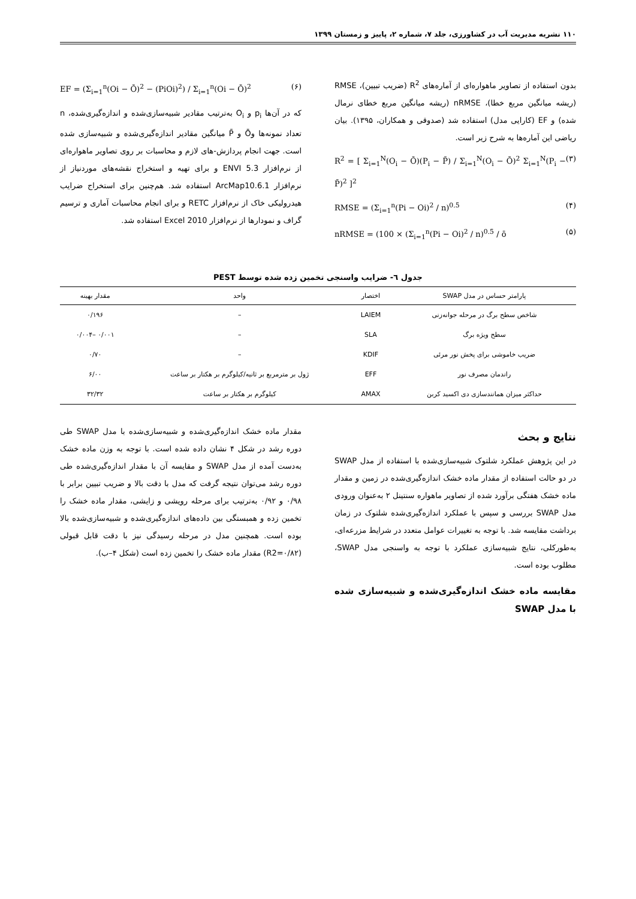۱۱۰ نشریه مدیریت آب در کشاورزی، جلد ۷، شماره ۲، پاییز و زمستان ۱۳۹۹
بدون استفاده از تصاویر ماهواره‌ای از آماره‌های R<sup>2</sup> (ضریب تبیین)، RMSE (ریشه میانگین مربع خطا)، nRMSE (ریشه میانگین مربع خطای نرمال شده) و EF (کارایی مدل) استفاده شد (صدوقی و همکاران، ۱۳۹۵). بیان ریاضی این آماره‌ها به شرح زیر است.
R<sup>2</sup> = [ Σ<sub>i=1</sub><sup>N</sup>(O<sub>i</sub> − Ō)(P<sub>i</sub> − P̄) / Σ<sub>i=1</sub><sup>N</sup>(O<sub>i</sub> − Ō)<sup>2</sup> Σ<sub>i=1</sub><sup>N</sup>(P<sub>i</sub> − P̄)<sup>2</sup> ]<sup>2</sup> (۳)
RMSE = (Σ<sub>i=1</sub><sup>n</sup>(Pi − Oi)<sup>2</sup> / n)<sup>0.5</sup> (۴)
nRMSE = (100 × (Σ<sub>i=1</sub><sup>n</sup>(Pi − Oi)<sup>2</sup> / n)<sup>0.5</sup> / ō (۵)
EF = (Σ<sub>i=1</sub><sup>n</sup>(Oi − Ō)<sup>2</sup> − (PiOi)<sup>2</sup>) / Σ<sub>i=1</sub><sup>n</sup>(Oi − Ō)<sup>2</sup> (۶)
که در آن‌ها p<sub>i</sub> و O<sub>i</sub> به‌ترتیب مقادیر شبیه‌سازی‌شده و اندازه‌گیری‌شده، n تعداد نمونه‌ها وŌ و P̄ میانگین مقادیر اندازه‌گیری‌شده و شبیه‌سازی شده است. جهت انجام پردازش‌-های لازم و محاسبات بر روی تصاویر ماهواره‌ای از نرم‌افزار ENVI 5.3 و برای تهیه و استخراج نقشه‌های موردنیاز از نرم‌افزار ArcMap10.6.1 استفاده شد. هم‌چنین برای استخراج ضرایب هیدرولیکی خاک از نرم‌افزار RETC و برای انجام محاسبات آماری و ترسیم گراف و نمودارها از نرم‌افزار Excel 2010 استفاده شد.
جدول ٦- ضرایب واسنجی تخمین زده شده توسط PEST
| پارامتر حساس در مدل SWAP | اختصار | واحد | مقدار بهینه |
| --- | --- | --- | --- |
| شاخص سطح برگ در مرحله جوانه‌زنی | LAIEM | – | ۰/۱۹۶ |
| سطح ویژه برگ | SLA | – | ۰/۰۰۱ –۰/۰۰۴ |
| ضریب خاموشی برای پخش نور مرئی | KDIF | – | ۰/۷۰ |
| راندمان مصرف نور | EFF | ژول بر مترمربع بر ثانیه/کیلوگرم بر هکتار بر ساعت | ۶/۰۰ |
| حداکثر میزان همانندسازی دی اکسید کربن | AMAX | کیلوگرم بر هکتار بر ساعت | ۳۲/۳۲ |
نتایج و بحث
در این پژوهش عملکرد شلتوک شبیه‌سازی‌شده با استفاده از مدل SWAP در دو حالت استفاده از مقدار ماده خشک اندازه‌گیری‌شده در زمین و مقدار ماده خشک هفتگی برآورد شده از تصاویر ماهواره سنتینل ۲ به‌عنوان ورودی مدل SWAP بررسی و سپس با عملکرد اندازه‌گیری‌شده شلتوک در زمان برداشت مقایسه شد. با توجه به تغییرات عوامل متعدد در شرایط مزرعه‌ای، به‌طورکلی، نتایج شبیه‌سازی عملکرد با توجه به واسنجی مدل SWAP، مطلوب بوده است.
مقایسه ماده خشک اندازه‌گیری‌شده و شبیه‌سازی شده با مدل SWAP
مقدار ماده خشک اندازه‌گیری‌شده و شبیه‌سازی‌شده با مدل SWAP طی دوره رشد در شکل ۴ نشان داده شده است. با توجه به وزن ماده خشک به‌دست آمده از مدل SWAP و مقایسه آن با مقدار اندازه‌گیری‌شده طی دوره رشد می‌توان نتیجه گرفت که مدل با دقت بالا و ضریب تبیین برابر با ۰/۹۸ و ۰/۹۲ به‌ترتیب برای مرحله رویشی و زایشی، مقدار ماده خشک را تخمین زده و همبستگی بین داده‌های اندازه‌گیری‌شده و شبیه‌سازی‌شده بالا بوده است. همچنین مدل در مرحله رسیدگی نیز با دقت قابل قبولی (R2=۰/۸۲) مقدار ماده خشک را تخمین زده است (شکل ۴–ب).